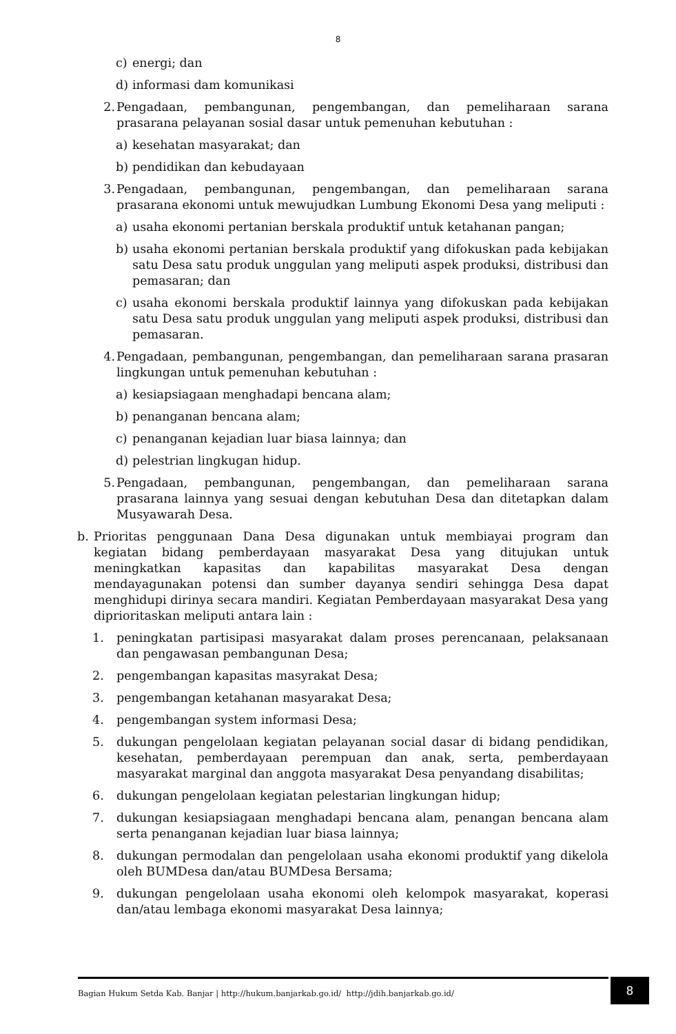8
c) energi; dan
d) informasi dam komunikasi
2. Pengadaan, pembangunan, pengembangan, dan pemeliharaan sarana prasarana pelayanan sosial dasar untuk pemenuhan kebutuhan :
a) kesehatan masyarakat; dan
b) pendidikan dan kebudayaan
3. Pengadaan, pembangunan, pengembangan, dan pemeliharaan sarana prasarana ekonomi untuk mewujudkan Lumbung Ekonomi Desa yang meliputi :
a) usaha ekonomi pertanian berskala produktif untuk ketahanan pangan;
b) usaha ekonomi pertanian berskala produktif yang difokuskan pada kebijakan satu Desa satu produk unggulan yang meliputi aspek produksi, distribusi dan pemasaran; dan
c) usaha ekonomi berskala produktif lainnya yang difokuskan pada kebijakan satu Desa satu produk unggulan yang meliputi aspek produksi, distribusi dan pemasaran.
4. Pengadaan, pembangunan, pengembangan, dan pemeliharaan sarana prasaran lingkungan untuk pemenuhan kebutuhan :
a) kesiapsiagaan menghadapi bencana alam;
b) penanganan bencana alam;
c) penanganan kejadian luar biasa lainnya; dan
d) pelestrian lingkugan hidup.
5. Pengadaan, pembangunan, pengembangan, dan pemeliharaan sarana prasarana lainnya yang sesuai dengan kebutuhan Desa dan ditetapkan dalam Musyawarah Desa.
b. Prioritas penggunaan Dana Desa digunakan untuk membiayai program dan kegiatan bidang pemberdayaan masyarakat Desa yang ditujukan untuk meningkatkan kapasitas dan kapabilitas masyarakat Desa dengan mendayagunakan potensi dan sumber dayanya sendiri sehingga Desa dapat menghidupi dirinya secara mandiri. Kegiatan Pemberdayaan masyarakat Desa yang diprioritaskan meliputi antara lain :
1. peningkatan partisipasi masyarakat dalam proses perencanaan, pelaksanaan dan pengawasan pembangunan Desa;
2. pengembangan kapasitas masyrakat Desa;
3. pengembangan ketahanan masyarakat Desa;
4. pengembangan system informasi Desa;
5. dukungan pengelolaan kegiatan pelayanan social dasar di bidang pendidikan, kesehatan, pemberdayaan perempuan dan anak, serta, pemberdayaan masyarakat marginal dan anggota masyarakat Desa penyandang disabilitas;
6. dukungan pengelolaan kegiatan pelestarian lingkungan hidup;
7. dukungan kesiapsiagaan menghadapi bencana alam, penangan bencana alam serta penanganan kejadian luar biasa lainnya;
8. dukungan permodalan dan pengelolaan usaha ekonomi produktif yang dikelola oleh BUMDesa dan/atau BUMDesa Bersama;
9. dukungan pengelolaan usaha ekonomi oleh kelompok masyarakat, koperasi dan/atau lembaga ekonomi masyarakat Desa lainnya;
Bagian Hukum Setda Kab. Banjar | http://hukum.banjarkab.go.id/ http://jdih.banjarkab.go.id/ 8